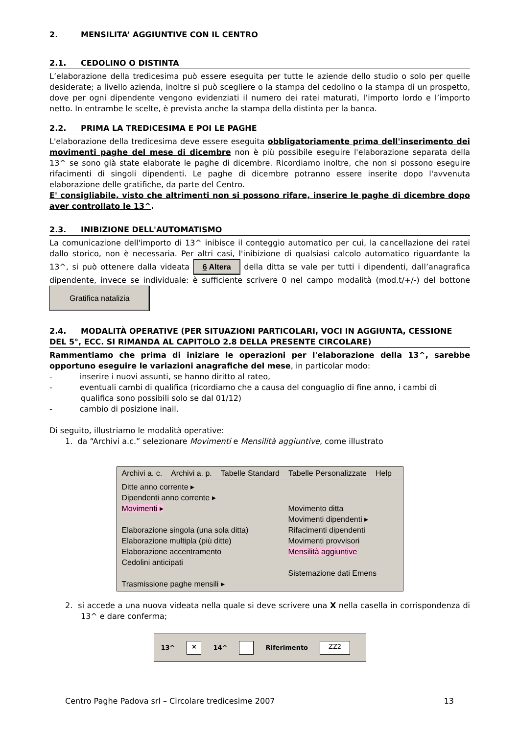2. MENSILITA’ AGGIUNTIVE CON IL CENTRO
2.1. CEDOLINO O DISTINTA
L’elaborazione della tredicesima può essere eseguita per tutte le aziende dello studio o solo per quelle desiderate; a livello azienda, inoltre si può scegliere o la stampa del cedolino o la stampa di un prospetto, dove per ogni dipendente vengono evidenziati il numero dei ratei maturati, l’importo lordo e l’importo netto. In entrambe le scelte, è prevista anche la stampa della distinta per la banca.
2.2. PRIMA LA TREDICESIMA E POI LE PAGHE
L'elaborazione della tredicesima deve essere eseguita obbligatoriamente prima dell'inserimento dei movimenti paghe del mese di dicembre non è più possibile eseguire l'elaborazione separata della 13^ se sono già state elaborate le paghe di dicembre. Ricordiamo inoltre, che non si possono eseguire rifacimenti di singoli dipendenti. Le paghe di dicembre potranno essere inserite dopo l'avvenuta elaborazione delle gratifiche, da parte del Centro.
E' consigliabile, visto che altrimenti non si possono rifare, inserire le paghe di dicembre dopo aver controllato le 13^.
2.3. INIBIZIONE DELL'AUTOMATISMO
La comunicazione dell'importo di 13^ inibisce il conteggio automatico per cui, la cancellazione dei ratei dallo storico, non è necessaria. Per altri casi, l'inibizione di qualsiasi calcolo automatico riguardante la 13^, si può ottenere dalla videata 6 Altera della ditta se vale per tutti i dipendenti, dall’anagrafica dipendente, invece se individuale: è sufficiente scrivere 0 nel campo modalità (mod.t/+/-) del bottone Gratifica natalizia
2.4. MODALITÀ OPERATIVE (PER SITUAZIONI PARTICOLARI, VOCI IN AGGIUNTA, CESSIONE DEL 5°, ECC. SI RIMANDA AL CAPITOLO 2.8 DELLA PRESENTE CIRCOLARE)
Rammentiamo che prima di iniziare le operazioni per l'elaborazione della 13^, sarebbe opportuno eseguire le variazioni anagrafiche del mese, in particolar modo:
- inserire i nuovi assunti, se hanno diritto al rateo,
- eventuali cambi di qualifica (ricordiamo che a causa del conguaglio di fine anno, i cambi di qualifica sono possibili solo se dal 01/12)
- cambio di posizione inail.
Di seguito, illustriamo le modalità operative:
1. da “Archivi a.c.” selezionare Movimenti e Mensilità aggiuntive, come illustrato
Archivi a. c. Archivi a. p. Tabelle Standard Tabelle Personalizzate Help
Ditte anno corrente ▸
Dipendenti anno corrente ▸
Movimenti ▸
Elaborazione singola (una sola ditta)
Elaborazione multipla (più ditte)
Elaborazione accentramento
Cedolini anticipati
Trasmissione paghe mensili ▸
Movimento ditta
Movimenti dipendenti ▸
Rifacimenti dipendenti
Movimenti provvisori
Mensilità aggiuntive
Sistemazione dati Emens
2. si accede a una nuova videata nella quale si deve scrivere una X nella casella in corrispondenza di 13^ e dare conferma;
13^ × 14^ Riferimento ZZ2
Centro Paghe Padova srl – Circolare tredicesime 2007 13